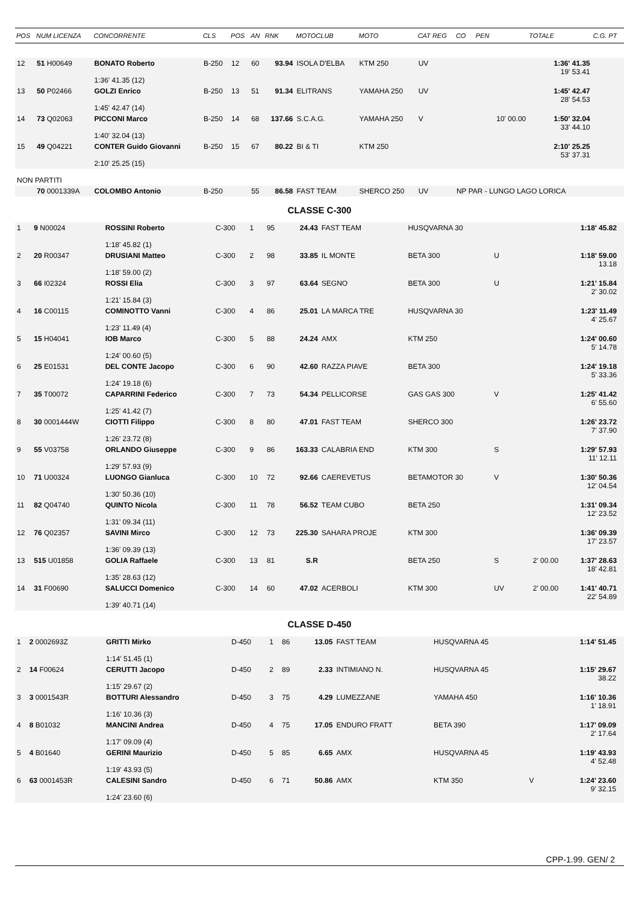| POS | NUM LICENZA | CONCORRENTE | CLS | POS | AN | RNK | MOTOCLUB | MOTO | CAT REG | CO | PEN | TOTALE | C.G. PT |
| --- | --- | --- | --- | --- | --- | --- | --- | --- | --- | --- | --- | --- | --- |
| 12 | 51 H00649 | BONATO Roberto 1:36' 41.35 (12) | B-250 | 12 | 60 | 93.94 | ISOLA D'ELBA | KTM 250 | UV | | | 1:36' 41.35 19' 53.41 | |
| 13 | 50 P02466 | GOLZI Enrico 1:45' 42.47 (14) | B-250 | 13 | 51 | 91.34 | ELITRANS | YAMAHA 250 | UV | | | 1:45' 42.47 28' 54.53 | |
| 14 | 73 Q02063 | PICCONI Marco 1:40' 32.04 (13) | B-250 | 14 | 68 | 137.66 | S.C.A.G. | YAMAHA 250 | V | | 10' 00.00 | 1:50' 32.04 33' 44.10 | |
| 15 | 49 Q04221 | CONTER Guido Giovanni 2:10' 25.25 (15) | B-250 | 15 | 67 | 80.22 | BI & TI | KTM 250 | | | | 2:10' 25.25 53' 37.31 | |
| NON PARTITI | | | | | | | | | | | | | |
| | 70 0001339A | COLOMBO Antonio | B-250 | | 55 | 86.58 | FAST TEAM | SHERCO 250 | UV | NP PAR - LUNGO LAGO LORICA | | | |
CLASSE C-300
| 1 | 9 N00024 | ROSSINI Roberto 1:18' 45.82 (1) | C-300 | 1 | 95 | 24.43 | FAST TEAM | HUSQVARNA 30 | | | | 1:18' 45.82 | |
| 2 | 20 R00347 | DRUSIANI Matteo 1:18' 59.00 (2) | C-300 | 2 | 98 | 33.85 | IL MONTE | BETA 300 | U | | | 1:18' 59.00 13.18 | |
| 3 | 66 I02324 | ROSSI Elia 1:21' 15.84 (3) | C-300 | 3 | 97 | 63.64 | SEGNO | BETA 300 | U | | | 1:21' 15.84 2' 30.02 | |
| 4 | 16 C00115 | COMINOTTO Vanni 1:23' 11.49 (4) | C-300 | 4 | 86 | 25.01 | LA MARCA TRE | HUSQVARNA 30 | | | | 1:23' 11.49 4' 25.67 | |
| 5 | 15 H04041 | IOB Marco 1:24' 00.60 (5) | C-300 | 5 | 88 | 24.24 | AMX | KTM 250 | | | | 1:24' 00.60 5' 14.78 | |
| 6 | 25 E01531 | DEL CONTE Jacopo 1:24' 19.18 (6) | C-300 | 6 | 90 | 42.60 | RAZZA PIAVE | BETA 300 | | | | 1:24' 19.18 5' 33.36 | |
| 7 | 35 T00072 | CAPARRINI Federico 1:25' 41.42 (7) | C-300 | 7 | 73 | 54.34 | PELLICORSE | GAS GAS 300 | V | | | 1:25' 41.42 6' 55.60 | |
| 8 | 30 0001444W | CIOTTI Filippo 1:26' 23.72 (8) | C-300 | 8 | 80 | 47.01 | FAST TEAM | SHERCO 300 | | | | 1:26' 23.72 7' 37.90 | |
| 9 | 55 V03758 | ORLANDO Giuseppe 1:29' 57.93 (9) | C-300 | 9 | 86 | 163.33 | CALABRIA END | KTM 300 | S | | | 1:29' 57.93 11' 12.11 | |
| 10 | 71 U00324 | LUONGO Gianluca 1:30' 50.36 (10) | C-300 | 10 | 72 | 92.66 | CAEREVETUS | BETAMOTOR 30 | V | | | 1:30' 50.36 12' 04.54 | |
| 11 | 82 Q04740 | QUINTO Nicola 1:31' 09.34 (11) | C-300 | 11 | 78 | 56.52 | TEAM CUBO | BETA 250 | | | | 1:31' 09.34 12' 23.52 | |
| 12 | 76 Q02357 | SAVINI Mirco 1:36' 09.39 (13) | C-300 | 12 | 73 | 225.30 | SAHARA PROJE | KTM 300 | | | | 1:36' 09.39 17' 23.57 | |
| 13 | 515 U01858 | GOLIA Raffaele 1:35' 28.63 (12) | C-300 | 13 | 81 | S.R | | BETA 250 | S | | 2' 00.00 | 1:37' 28.63 18' 42.81 | |
| 14 | 31 F00690 | SALUCCI Domenico 1:39' 40.71 (14) | C-300 | 14 | 60 | 47.02 | ACERBOLI | KTM 300 | UV | | 2' 00.00 | 1:41' 40.71 22' 54.89 | |
CLASSE D-450
| 1 | 2 0002693Z | GRITTI Mirko 1:14' 51.45 (1) | D-450 | 1 | 86 | 13.05 | FAST TEAM | HUSQVARNA 45 | | | | 1:14' 51.45 | |
| 2 | 14 F00624 | CERUTTI Jacopo 1:15' 29.67 (2) | D-450 | 2 | 89 | 2.33 | INTIMIANO N. | HUSQVARNA 45 | | | | 1:15' 29.67 38.22 | |
| 3 | 3 0001543R | BOTTURI Alessandro 1:16' 10.36 (3) | D-450 | 3 | 75 | 4.29 | LUMEZZANE | YAMAHA 450 | | | | 1:16' 10.36 1' 18.91 | |
| 4 | 8 B01032 | MANCINI Andrea 1:17' 09.09 (4) | D-450 | 4 | 75 | 17.05 | ENDURO FRATT | BETA 390 | | | | 1:17' 09.09 2' 17.64 | |
| 5 | 4 B01640 | GERINI Maurizio 1:19' 43.93 (5) | D-450 | 5 | 85 | 6.65 | AMX | HUSQVARNA 45 | | | | 1:19' 43.93 4' 52.48 | |
| 6 | 63 0001453R | CALESINI Sandro 1:24' 23.60 (6) | D-450 | 6 | 71 | 50.86 | AMX | KTM 350 | V | | | 1:24' 23.60 9' 32.15 | |
CPP-1.99. GEN/ 2